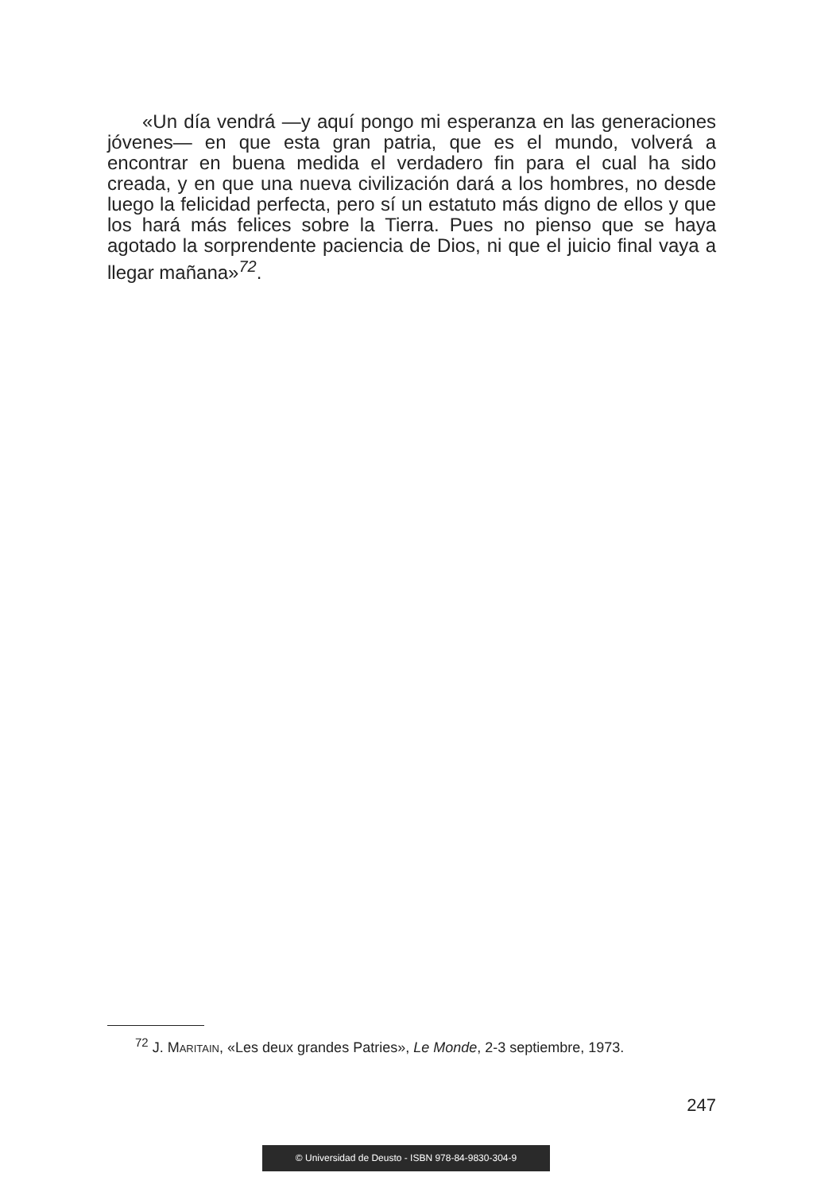«Un día vendrá —y aquí pongo mi esperanza en las generaciones jóvenes— en que esta gran patria, que es el mundo, volverá a encontrar en buena medida el verdadero fin para el cual ha sido creada, y en que una nueva civilización dará a los hombres, no desde luego la felicidad perfecta, pero sí un estatuto más digno de ellos y que los hará más felices sobre la Tierra. Pues no pienso que se haya agotado la sorprendente paciencia de Dios, ni que el juicio final vaya a llegar mañana»<sup>72</sup>.
<sup>72</sup> J. MARITAIN, «Les deux grandes Patries», Le Monde, 2-3 septiembre, 1973.
247
© Universidad de Deusto - ISBN 978-84-9830-304-9